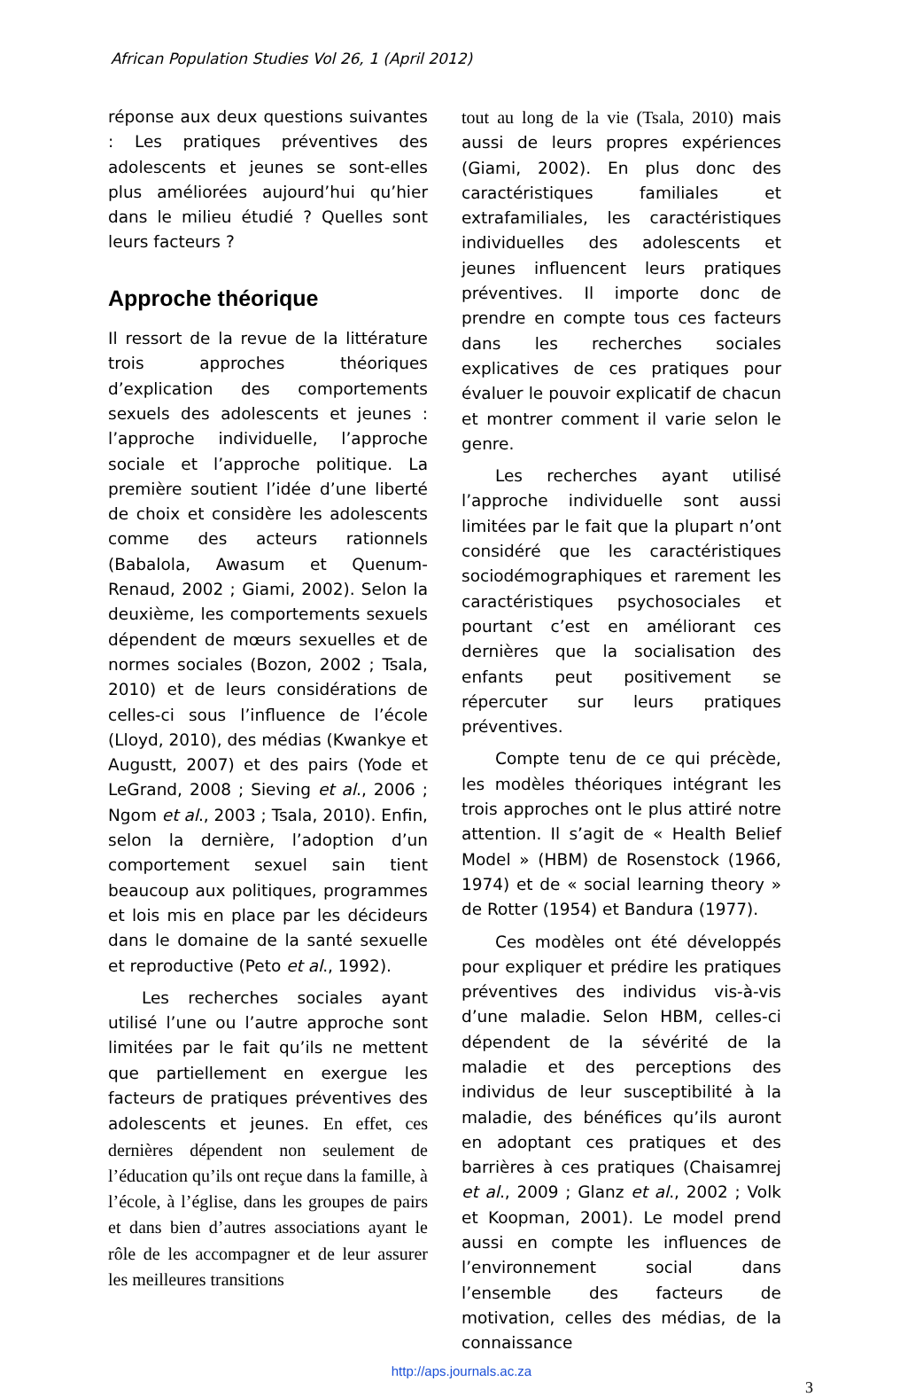African Population Studies Vol 26, 1 (April 2012)
réponse aux deux questions suivantes : Les pratiques préventives des adolescents et jeunes se sont-elles plus améliorées aujourd’hui qu’hier dans le milieu étudié ? Quelles sont leurs facteurs ?
Approche théorique
Il ressort de la revue de la littérature trois approches théoriques d’explication des comportements sexuels des adolescents et jeunes : l’approche individuelle, l’approche sociale et l’approche politique. La première soutient l’idée d’une liberté de choix et considère les adolescents comme des acteurs rationnels (Babalola, Awasum et Quenum-Renaud, 2002 ; Giami, 2002). Selon la deuxième, les comportements sexuels dépendent de mœurs sexuelles et de normes sociales (Bozon, 2002 ; Tsala, 2010) et de leurs considérations de celles-ci sous l’influence de l’école (Lloyd, 2010), des médias (Kwankye et Augustt, 2007) et des pairs (Yode et LeGrand, 2008 ; Sieving et al., 2006 ; Ngom et al., 2003 ; Tsala, 2010). Enfin, selon la dernière, l’adoption d’un comportement sexuel sain tient beaucoup aux politiques, programmes et lois mis en place par les décideurs dans le domaine de la santé sexuelle et reproductive (Peto et al., 1992).
Les recherches sociales ayant utilisé l’une ou l’autre approche sont limitées par le fait qu’ils ne mettent que partiellement en exergue les facteurs de pratiques préventives des adolescents et jeunes. En effet, ces dernières dépendent non seulement de l’éducation qu’ils ont reçue dans la famille, à l’école, à l’église, dans les groupes de pairs et dans bien d’autres associations ayant le rôle de les accompagner et de leur assurer les meilleures transitions
tout au long de la vie (Tsala, 2010) mais aussi de leurs propres expériences (Giami, 2002). En plus donc des caractéristiques familiales et extrafamiliales, les caractéristiques individuelles des adolescents et jeunes influencent leurs pratiques préventives. Il importe donc de prendre en compte tous ces facteurs dans les recherches sociales explicatives de ces pratiques pour évaluer le pouvoir explicatif de chacun et montrer comment il varie selon le genre.
Les recherches ayant utilisé l’approche individuelle sont aussi limitées par le fait que la plupart n’ont considéré que les caractéristiques sociodémographiques et rarement les caractéristiques psychosociales et pourtant c’est en améliorant ces dernières que la socialisation des enfants peut positivement se répercuter sur leurs pratiques préventives.
Compte tenu de ce qui précède, les modèles théoriques intégrant les trois approches ont le plus attiré notre attention. Il s’agit de « Health Belief Model » (HBM) de Rosenstock (1966, 1974) et de « social learning theory » de Rotter (1954) et Bandura (1977).
Ces modèles ont été développés pour expliquer et prédire les pratiques préventives des individus vis-à-vis d’une maladie. Selon HBM, celles-ci dépendent de la sévérité de la maladie et des perceptions des individus de leur susceptibilité à la maladie, des bénéfices qu’ils auront en adoptant ces pratiques et des barrières à ces pratiques (Chaisamrej et al., 2009 ; Glanz et al., 2002 ; Volk et Koopman, 2001). Le model prend aussi en compte les influences de l’environnement social dans l’ensemble des facteurs de motivation, celles des médias, de la connaissance
http://aps.journals.ac.za
3